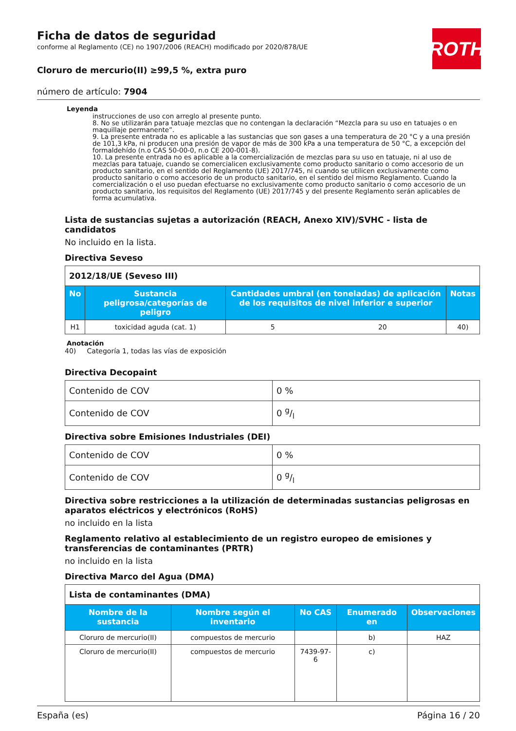ROTH
Ficha de datos de seguridad
conforme al Reglamento (CE) no 1907/2006 (REACH) modificado por 2020/878/UE
Cloruro de mercurio(II) ≥99,5 %, extra puro
número de artículo: 7904
Leyenda
instrucciones de uso con arreglo al presente punto.
8. No se utilizarán para tatuaje mezclas que no contengan la declaración “Mezcla para su uso en tatuajes o en maquillaje permanente”.
9. La presente entrada no es aplicable a las sustancias que son gases a una temperatura de 20 °C y a una presión de 101,3 kPa, ni producen una presión de vapor de más de 300 kPa a una temperatura de 50 °C, a excepción del formaldehído (n.o CAS 50-00-0, n.o CE 200-001-8).
10. La presente entrada no es aplicable a la comercialización de mezclas para su uso en tatuaje, ni al uso de mezclas para tatuaje, cuando se comercialicen exclusivamente como producto sanitario o como accesorio de un producto sanitario, en el sentido del Reglamento (UE) 2017/745, ni cuando se utilicen exclusivamente como producto sanitario o como accesorio de un producto sanitario, en el sentido del mismo Reglamento. Cuando la comercialización o el uso puedan efectuarse no exclusivamente como producto sanitario o como accesorio de un producto sanitario, los requisitos del Reglamento (UE) 2017/745 y del presente Reglamento serán aplicables de forma acumulativa.
Lista de sustancias sujetas a autorización (REACH, Anexo XIV)/SVHC - lista de candidatos
No incluido en la lista.
Directiva Seveso
| 2012/18/UE (Seveso III) | | | | |
| No | Sustancia peligrosa/categorías de peligro | Cantidades umbral (en toneladas) de aplicación de los requisitos de nivel inferior e superior | | Notas |
| H1 | toxicidad aguda (cat. 1) | 5 | 20 | 40) |
Anotación
40) Categoría 1, todas las vías de exposición
Directiva Decopaint
| Contenido de COV | 0 % |
| Contenido de COV | 0 g/l |
Directiva sobre Emisiones Industriales (DEI)
| Contenido de COV | 0 % |
| Contenido de COV | 0 g/l |
Directiva sobre restricciones a la utilización de determinadas sustancias peligrosas en aparatos eléctricos y electrónicos (RoHS)
no incluido en la lista
Reglamento relativo al establecimiento de un registro europeo de emisiones y transferencias de contaminantes (PRTR)
no incluido en la lista
Directiva Marco del Agua (DMA)
| Lista de contaminantes (DMA) | | | | |
| Nombre de la sustancia | Nombre según el inventario | No CAS | Enumerado en | Observaciones |
| Cloruro de mercurio(II) | compuestos de mercurio | | b) | HAZ |
| Cloruro de mercurio(II) | compuestos de mercurio | 7439-97-6 | c) | |
España (es) Página 16 / 20